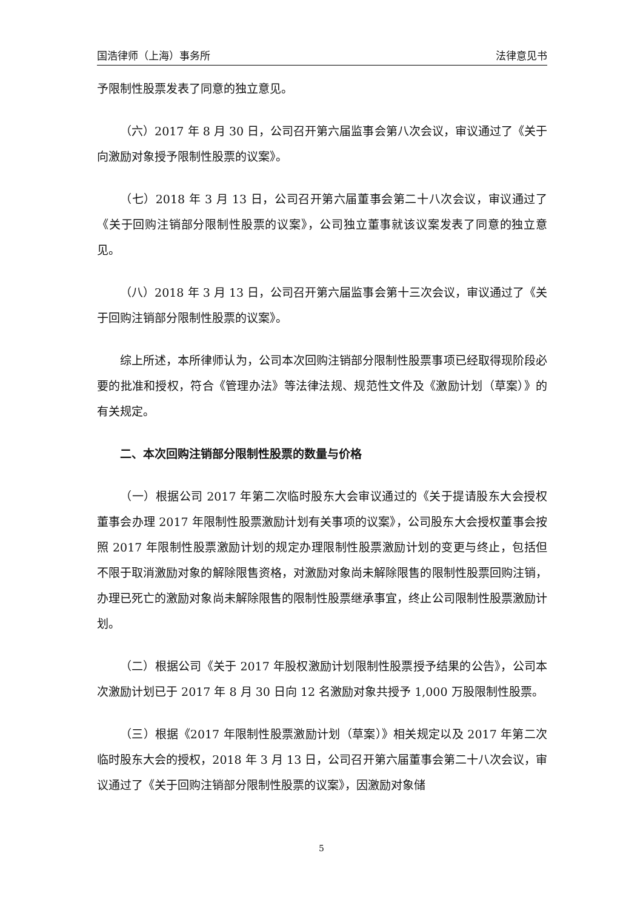国浩律师（上海）事务所 法律意见书
予限制性股票发表了同意的独立意见。
（六）2017 年 8 月 30 日，公司召开第六届监事会第八次会议，审议通过了《关于向激励对象授予限制性股票的议案》。
（七）2018 年 3 月 13 日，公司召开第六届董事会第二十八次会议，审议通过了《关于回购注销部分限制性股票的议案》，公司独立董事就该议案发表了同意的独立意见。
（八）2018 年 3 月 13 日，公司召开第六届监事会第十三次会议，审议通过了《关于回购注销部分限制性股票的议案》。
综上所述，本所律师认为，公司本次回购注销部分限制性股票事项已经取得现阶段必要的批准和授权，符合《管理办法》等法律法规、规范性文件及《激励计划（草案）》的有关规定。
二、本次回购注销部分限制性股票的数量与价格
（一）根据公司 2017 年第二次临时股东大会审议通过的《关于提请股东大会授权董事会办理 2017 年限制性股票激励计划有关事项的议案》，公司股东大会授权董事会按照 2017 年限制性股票激励计划的规定办理限制性股票激励计划的变更与终止，包括但不限于取消激励对象的解除限售资格，对激励对象尚未解除限售的限制性股票回购注销，办理已死亡的激励对象尚未解除限售的限制性股票继承事宜，终止公司限制性股票激励计划。
（二）根据公司《关于 2017 年股权激励计划限制性股票授予结果的公告》，公司本次激励计划已于 2017 年 8 月 30 日向 12 名激励对象共授予 1,000 万股限制性股票。
（三）根据《2017 年限制性股票激励计划（草案）》相关规定以及 2017 年第二次临时股东大会的授权，2018 年 3 月 13 日，公司召开第六届董事会第二十八次会议，审议通过了《关于回购注销部分限制性股票的议案》，因激励对象储
5